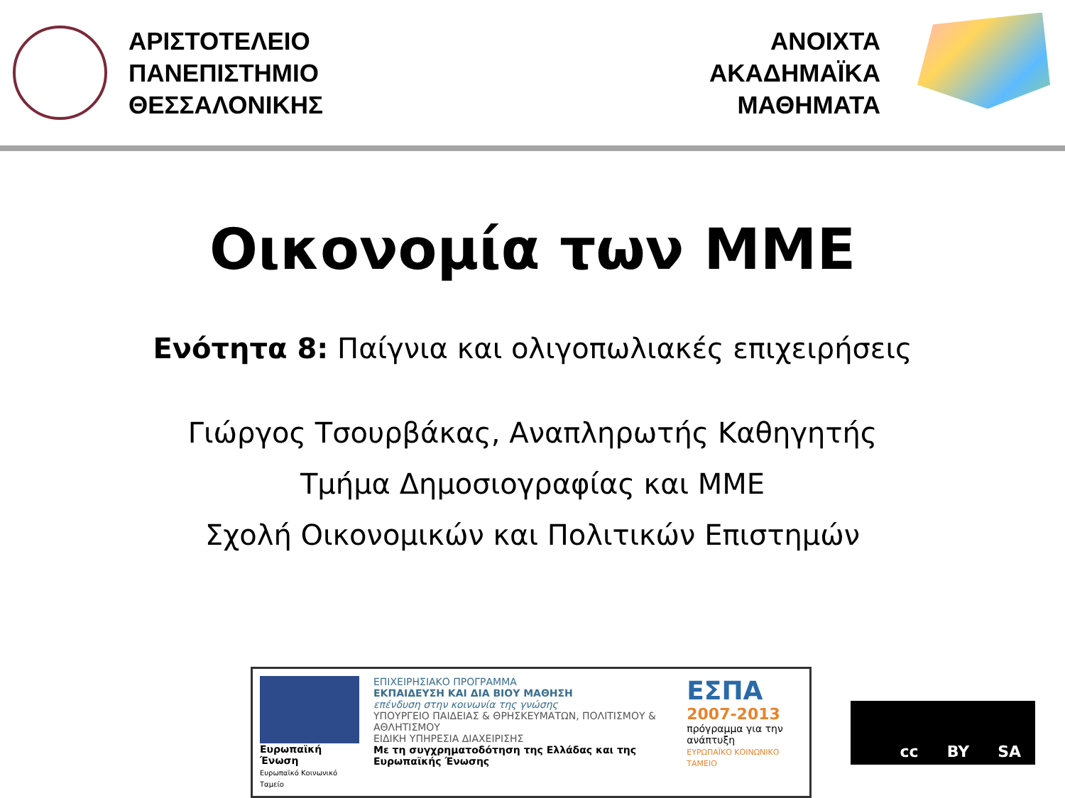ΑΡΙΣΤΟΤΕΛΕΙΟ
ΠΑΝΕΠΙΣΤΗΜΙΟ
ΘΕΣΣΑΛΟΝΙΚΗΣ
ΑΝΟΙΧΤΑ
ΑΚΑΔΗΜΑΪΚΑ
ΜΑΘΗΜΑΤΑ
Οικονομία των ΜΜΕ
Ενότητα 8: Παίγνια και ολιγοπωλιακές επιχειρήσεις
Γιώργος Τσουρβάκας, Αναπληρωτής Καθηγητής
Τμήμα Δημοσιογραφίας και ΜΜΕ
Σχολή Οικονομικών και Πολιτικών Επιστημών
Ευρωπαϊκή Ένωση
Ευρωπαϊκό Κοινωνικό Ταμείο
ΕΠΙΧΕΙΡΗΣΙΑΚΟ ΠΡΟΓΡΑΜΜΑ
ΕΚΠΑΙΔΕΥΣΗ ΚΑΙ ΔΙΑ ΒΙΟΥ ΜΑΘΗΣΗ
επένδυση στην κοινωνία της γνώσης
ΥΠΟΥΡΓΕΙΟ ΠΑΙΔΕΙΑΣ & ΘΡΗΣΚΕΥΜΑΤΩΝ, ΠΟΛΙΤΙΣΜΟΥ & ΑΘΛΗΤΙΣΜΟΥ
ΕΙΔΙΚΗ ΥΠΗΡΕΣΙΑ ΔΙΑΧΕΙΡΙΣΗΣ
Με τη συγχρηματοδότηση της Ελλάδας και της Ευρωπαϊκής Ένωσης
ΕΣΠΑ
2007-2013
πρόγραμμα για την ανάπτυξη
ΕΥΡΩΠΑΪΚΟ ΚΟΙΝΩΝΙΚΟ ΤΑΜΕΙΟ
cc BY SA